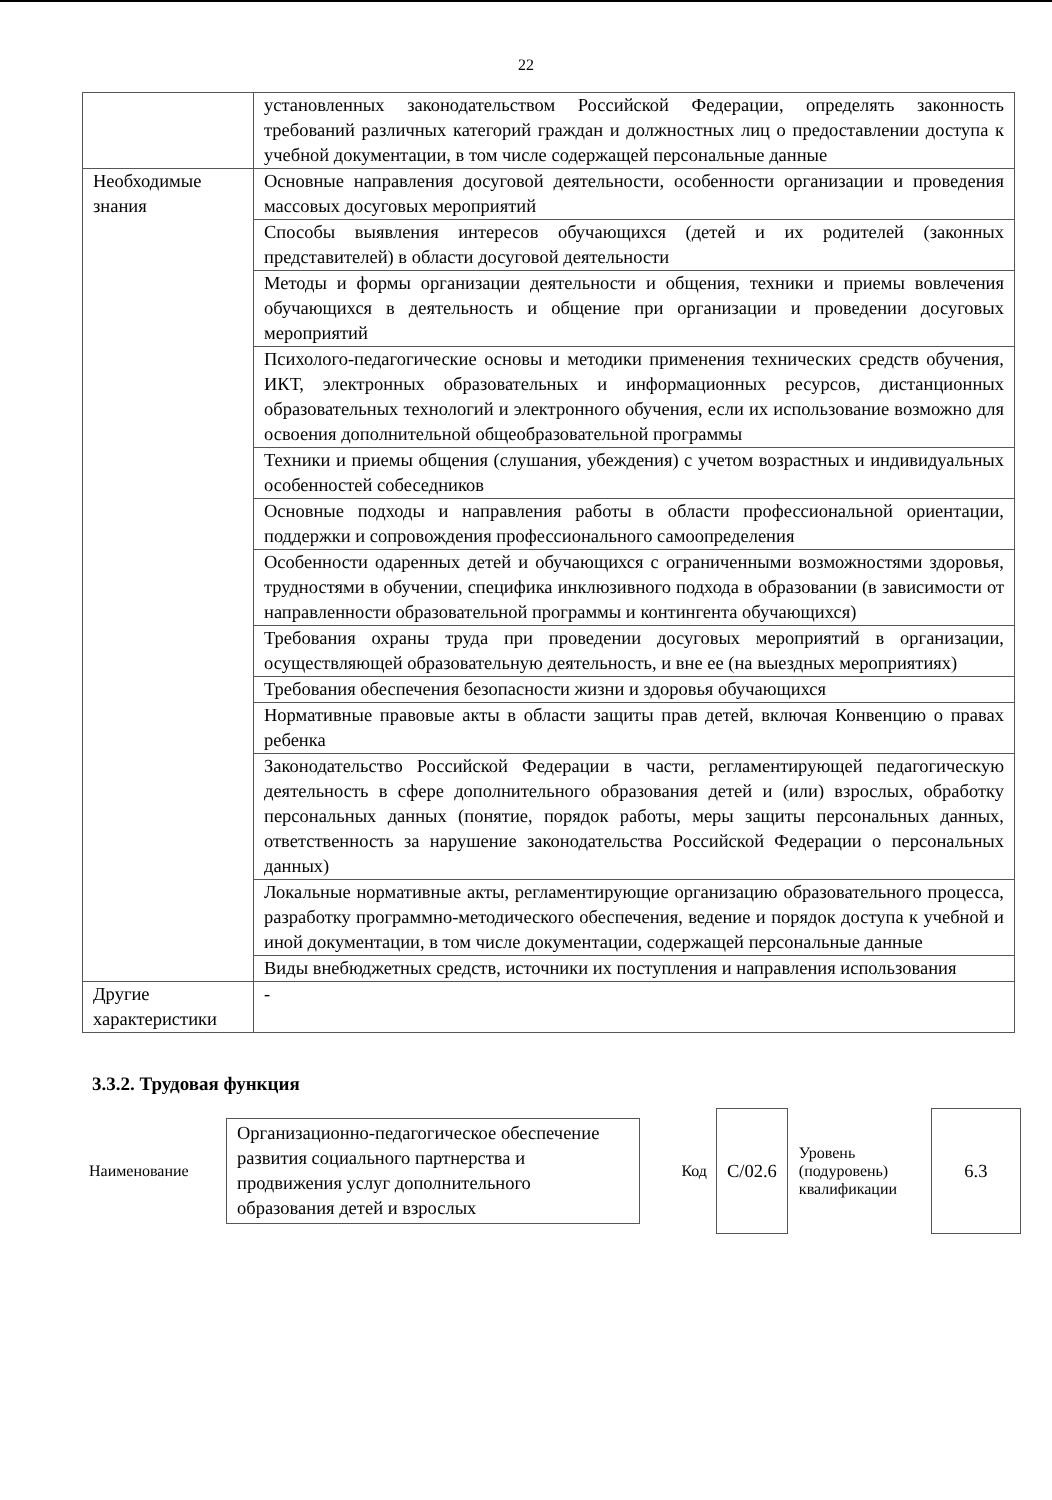22
| | установленных законодательством Российской Федерации, определять законность требований различных категорий граждан и должностных лиц о предоставлении доступа к учебной документации, в том числе содержащей персональные данные |
| Необходимые знания | Основные направления досуговой деятельности, особенности организации и проведения массовых досуговых мероприятий |
| | Способы выявления интересов обучающихся (детей и их родителей (законных представителей) в области досуговой деятельности |
| | Методы и формы организации деятельности и общения, техники и приемы вовлечения обучающихся в деятельность и общение при организации и проведении досуговых мероприятий |
| | Психолого-педагогические основы и методики применения технических средств обучения, ИКТ, электронных образовательных и информационных ресурсов, дистанционных образовательных технологий и электронного обучения, если их использование возможно для освоения дополнительной общеобразовательной программы |
| | Техники и приемы общения (слушания, убеждения) с учетом возрастных и индивидуальных особенностей собеседников |
| | Основные подходы и направления работы в области профессиональной ориентации, поддержки и сопровождения профессионального самоопределения |
| | Особенности одаренных детей и обучающихся с ограниченными возможностями здоровья, трудностями в обучении, специфика инклюзивного подхода в образовании (в зависимости от направленности образовательной программы и контингента обучающихся) |
| | Требования охраны труда при проведении досуговых мероприятий в организации, осуществляющей образовательную деятельность, и вне ее (на выездных мероприятиях) |
| | Требования обеспечения безопасности жизни и здоровья обучающихся |
| | Нормативные правовые акты в области защиты прав детей, включая Конвенцию о правах ребенка |
| | Законодательство Российской Федерации в части, регламентирующей педагогическую деятельность в сфере дополнительного образования детей и (или) взрослых, обработку персональных данных (понятие, порядок работы, меры защиты персональных данных, ответственность за нарушение законодательства Российской Федерации о персональных данных) |
| | Локальные нормативные акты, регламентирующие организацию образовательного процесса, разработку программно-методического обеспечения, ведение и порядок доступа к учебной и иной документации, в том числе документации, содержащей персональные данные |
| | Виды внебюджетных средств, источники их поступления и направления использования |
| Другие характеристики | - |
3.3.2. Трудовая функция
| Наименование | Организационно-педагогическое обеспечение развития социального партнерства и продвижения услуг дополнительного образования детей и взрослых | Код | С/02.6 | Уровень (подуровень) квалификации | 6.3 |